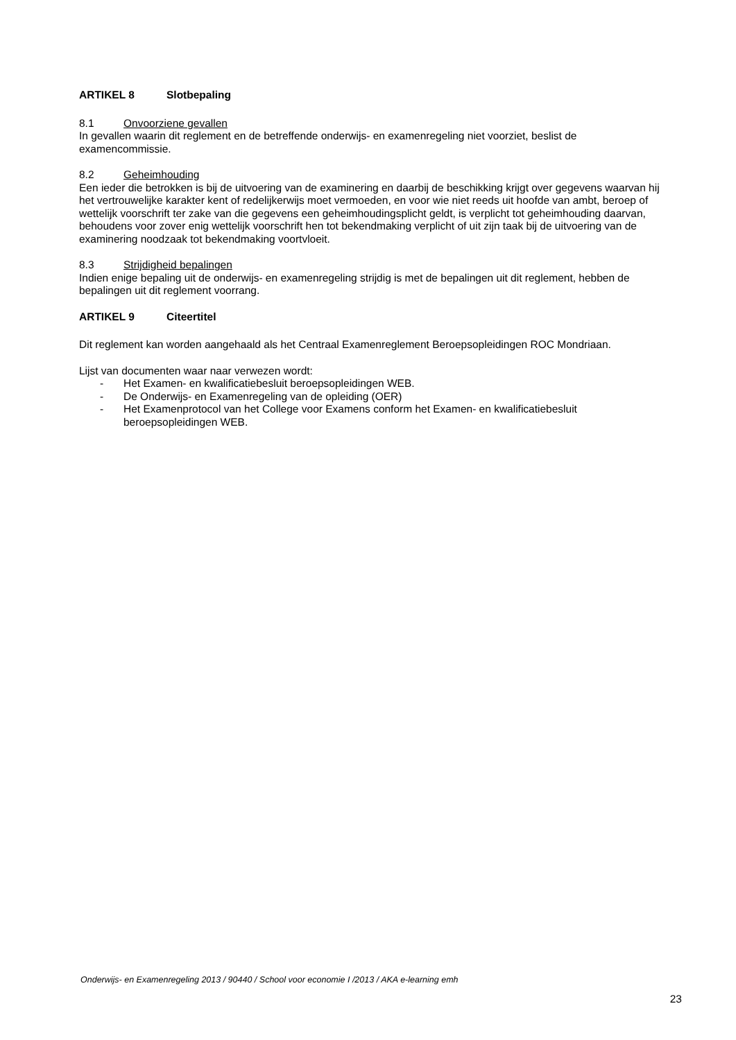ARTIKEL 8 Slotbepaling
8.1 Onvoorziene gevallen
In gevallen waarin dit reglement en de betreffende onderwijs- en examenregeling niet voorziet, beslist de examencommissie.
8.2 Geheimhouding
Een ieder die betrokken is bij de uitvoering van de examinering en daarbij de beschikking krijgt over gegevens waarvan hij het vertrouwelijke karakter kent of redelijkerwijs moet vermoeden, en voor wie niet reeds uit hoofde van ambt, beroep of wettelijk voorschrift ter zake van die gegevens een geheimhoudingsplicht geldt, is verplicht tot geheimhouding daarvan, behoudens voor zover enig wettelijk voorschrift hen tot bekendmaking verplicht of uit zijn taak bij de uitvoering van de examinering noodzaak tot bekendmaking voortvloeit.
8.3 Strijdigheid bepalingen
Indien enige bepaling uit de onderwijs- en examenregeling strijdig is met de bepalingen uit dit reglement, hebben de bepalingen uit dit reglement voorrang.
ARTIKEL 9 Citeertitel
Dit reglement kan worden aangehaald als het Centraal Examenreglement Beroepsopleidingen ROC Mondriaan.
Lijst van documenten waar naar verwezen wordt:
- Het Examen- en kwalificatiebesluit beroepsopleidingen WEB.
- De Onderwijs- en Examenregeling van de opleiding (OER)
- Het Examenprotocol van het College voor Examens conform het Examen- en kwalificatiebesluit beroepsopleidingen WEB.
Onderwijs- en Examenregeling 2013 / 90440 / School voor economie I /2013 / AKA e-learning emh
23